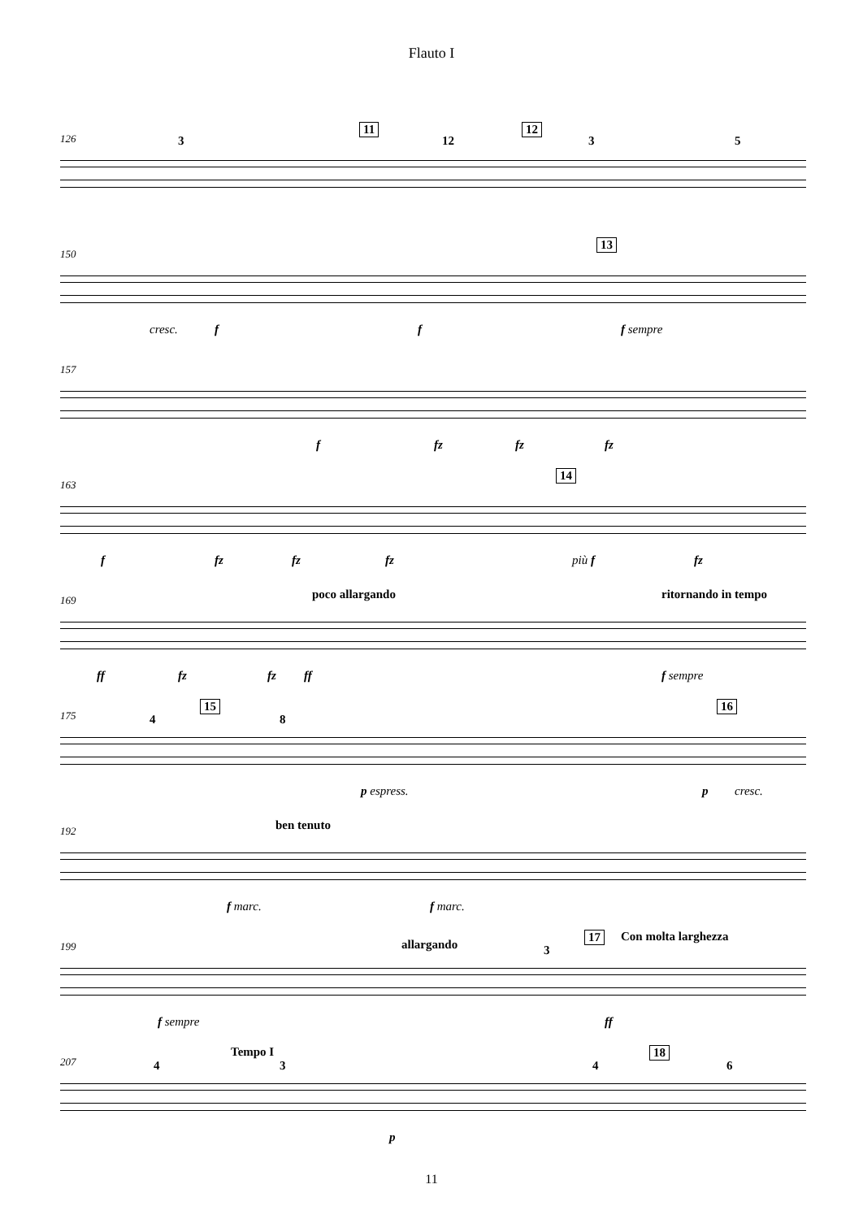Flauto I
126 3
11
12
12
3 5
150
13
cresc. f f f sempre
157
f fz fz fz
163
14
f fz fz fz più f fz
169 poco allargando ritornando in tempo
ff fz fz ff f sempre
175 4
15
8
16
p espress. p cresc.
192 ben tenuto
f marc. f marc.
199 allargando
17 Con molta larghezza
3
f sempre ff
207
Tempo I
4 3 4
18
6
p
11